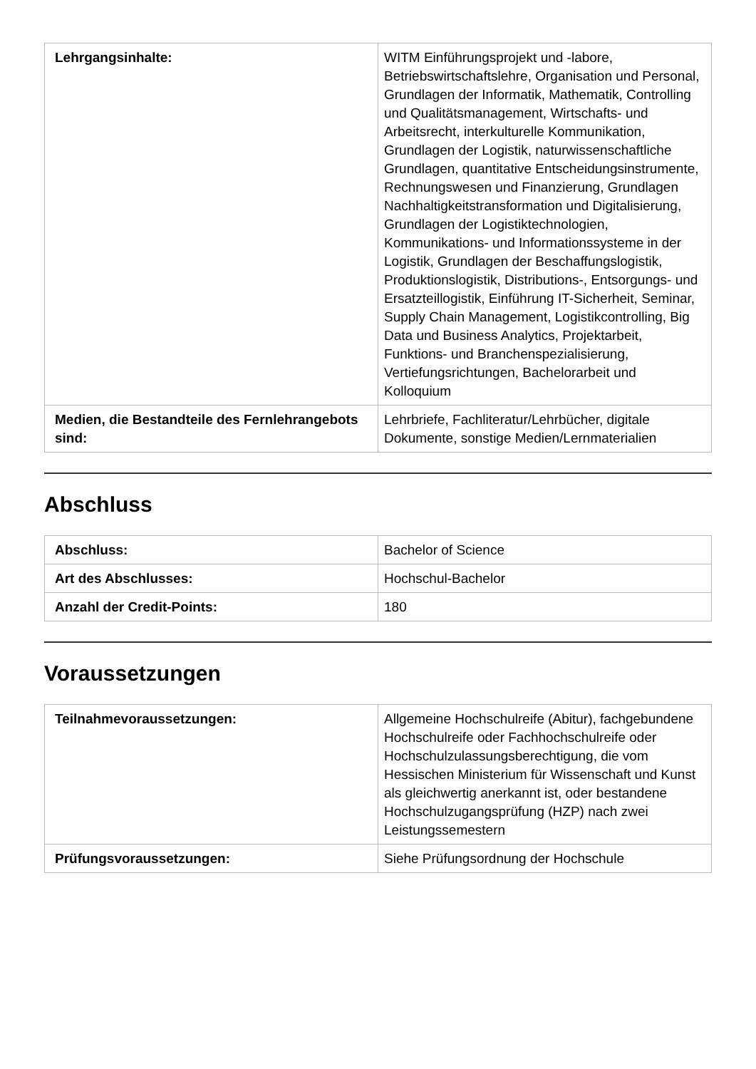| Lehrgangsinhalte: | WITM Einführungsprojekt und -labore, Betriebswirtschaftslehre, Organisation und Personal, Grundlagen der Informatik, Mathematik, Controlling und Qualitätsmanagement, Wirtschafts- und Arbeitsrecht, interkulturelle Kommunikation, Grundlagen der Logistik, naturwissenschaftliche Grundlagen, quantitative Entscheidungsinstrumente, Rechnungswesen und Finanzierung, Grundlagen Nachhaltigkeitstransformation und Digitalisierung, Grundlagen der Logistiktechnologien, Kommunikations- und Informationssysteme in der Logistik, Grundlagen der Beschaffungslogistik, Produktionslogistik, Distributions-, Entsorgungs- und Ersatzteillogistik, Einführung IT-Sicherheit, Seminar, Supply Chain Management, Logistikcontrolling, Big Data und Business Analytics, Projektarbeit, Funktions- und Branchenspezialisierung, Vertiefungsrichtungen, Bachelorarbeit und Kolloquium |
| Medien, die Bestandteile des Fernlehrangebots sind: | Lehrbriefe, Fachliteratur/Lehrbücher, digitale Dokumente, sonstige Medien/Lernmaterialien |
Abschluss
| Abschluss: | Bachelor of Science |
| Art des Abschlusses: | Hochschul-Bachelor |
| Anzahl der Credit-Points: | 180 |
Voraussetzungen
| Teilnahmevoraussetzungen: | Allgemeine Hochschulreife (Abitur), fachgebundene Hochschulreife oder Fachhochschulreife oder Hochschulzulassungsberechtigung, die vom Hessischen Ministerium für Wissenschaft und Kunst als gleichwertig anerkannt ist, oder bestandene Hochschulzugangsprüfung (HZP) nach zwei Leistungssemestern |
| Prüfungsvoraussetzungen: | Siehe Prüfungsordnung der Hochschule |